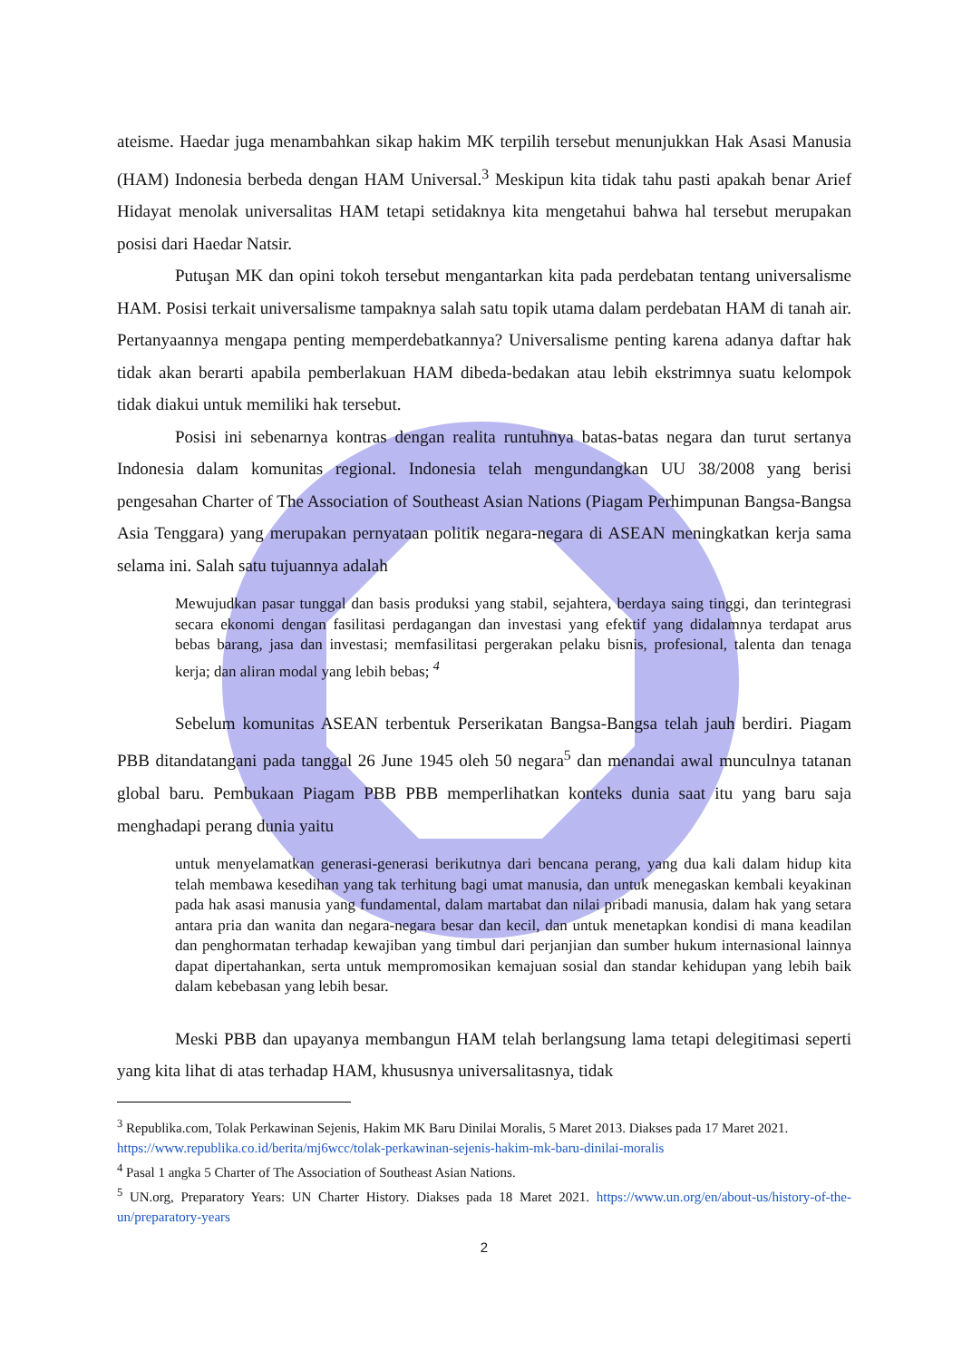ateisme. Haedar juga menambahkan sikap hakim MK terpilih tersebut menunjukkan Hak Asasi Manusia (HAM) Indonesia berbeda dengan HAM Universal.<sup>3</sup> Meskipun kita tidak tahu pasti apakah benar Arief Hidayat menolak universalitas HAM tetapi setidaknya kita mengetahui bahwa hal tersebut merupakan posisi dari Haedar Natsir.
Putuşan MK dan opini tokoh tersebut mengantarkan kita pada perdebatan tentang universalisme HAM. Posisi terkait universalisme tampaknya salah satu topik utama dalam perdebatan HAM di tanah air. Pertanyaannya mengapa penting memperdebatkannya? Universalisme penting karena adanya daftar hak tidak akan berarti apabila pemberlakuan HAM dibeda-bedakan atau lebih ekstrimnya suatu kelompok tidak diakui untuk memiliki hak tersebut.
Posisi ini sebenarnya kontras dengan realita runtuhnya batas-batas negara dan turut sertanya Indonesia dalam komunitas regional. Indonesia telah mengundangkan UU 38/2008 yang berisi pengesahan Charter of The Association of Southeast Asian Nations (Piagam Perhimpunan Bangsa-Bangsa Asia Tenggara) yang merupakan pernyataan politik negara-negara di ASEAN meningkatkan kerja sama selama ini. Salah satu tujuannya adalah
Mewujudkan pasar tunggal dan basis produksi yang stabil, sejahtera, berdaya saing tinggi, dan terintegrasi secara ekonomi dengan fasilitasi perdagangan dan investasi yang efektif yang didalamnya terdapat arus bebas barang, jasa dan investasi; memfasilitasi pergerakan pelaku bisnis, profesional, talenta dan tenaga kerja; dan aliran modal yang lebih bebas; <sup>4</sup>
Sebelum komunitas ASEAN terbentuk Perserikatan Bangsa-Bangsa telah jauh berdiri. Piagam PBB ditandatangani pada tanggal 26 June 1945 oleh 50 negara<sup>5</sup> dan menandai awal munculnya tatanan global baru. Pembukaan Piagam PBB PBB memperlihatkan konteks dunia saat itu yang baru saja menghadapi perang dunia yaitu
untuk menyelamatkan generasi-generasi berikutnya dari bencana perang, yang dua kali dalam hidup kita telah membawa kesedihan yang tak terhitung bagi umat manusia, dan untuk menegaskan kembali keyakinan pada hak asasi manusia yang fundamental, dalam martabat dan nilai pribadi manusia, dalam hak yang setara antara pria dan wanita dan negara-negara besar dan kecil, dan untuk menetapkan kondisi di mana keadilan dan penghormatan terhadap kewajiban yang timbul dari perjanjian dan sumber hukum internasional lainnya dapat dipertahankan, serta untuk mempromosikan kemajuan sosial dan standar kehidupan yang lebih baik dalam kebebasan yang lebih besar.
Meski PBB dan upayanya membangun HAM telah berlangsung lama tetapi delegitimasi seperti yang kita lihat di atas terhadap HAM, khususnya universalitasnya, tidak
<sup>3</sup> Republika.com, Tolak Perkawinan Sejenis, Hakim MK Baru Dinilai Moralis, 5 Maret 2013. Diakses pada 17 Maret 2021.
https://www.republika.co.id/berita/mj6wcc/tolak-perkawinan-sejenis-hakim-mk-baru-dinilai-moralis
<sup>4</sup> Pasal 1 angka 5 Charter of The Association of Southeast Asian Nations.
<sup>5</sup> UN.org, Preparatory Years: UN Charter History. Diakses pada 18 Maret 2021. https://www.un.org/en/about-us/history-of-the-un/preparatory-years
2